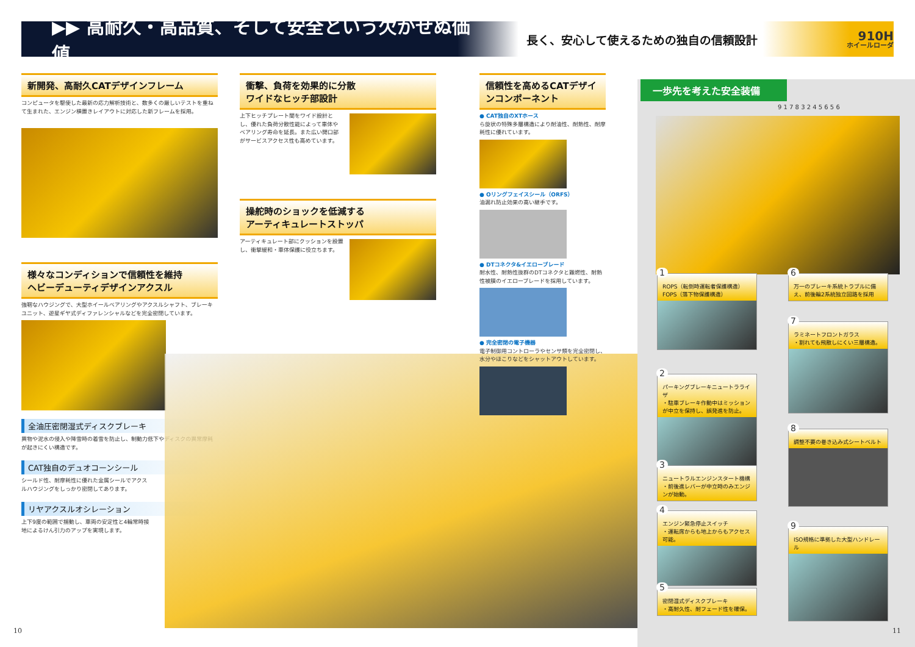▶▶ 高耐久・高品質、そして安全という欠かせぬ価値
長く、安心して使えるための独自の信頼設計
910H
ホイールローダ
新開発、高耐久CATデザインフレーム
コンピュータを駆使した最新の応力解析技術と、数多くの厳しいテストを重ねて生まれた、エンジン横置きレイアウトに対応した新フレームを採用。
様々なコンディションで信頼性を維持
ヘビーデューティデザインアクスル
強靭なハウジングで、大型ホイールベアリングやアクスルシャフト、ブレーキユニット、遊星ギヤ式ディファレンシャルなどを完全密閉しています。
全油圧密閉湿式ディスクブレーキ
異物や泥水の侵入や降雪時の着雪を防止し、制動力低下やディスクの異常摩耗が起きにくい構造です。
CAT独自のデュオコーンシール
シールド性、耐摩耗性に優れた金属シールでアクスルハウジングをしっかり密閉してあります。
リヤアクスルオシレーション
上下9度の範囲で揺動し、車両の安定性と4輪常時接地によるけん引力のアップを実現します。
衝撃、負荷を効果的に分散
ワイドなヒッチ部設計
上下ヒッチプレート間をワイド設計とし、優れた負荷分散性能によって車体やベアリング寿命を延長。また広い開口部がサービスアクセス性も高めています。
操舵時のショックを低減する
アーティキュレートストッパ
アーティキュレート部にクッションを設置し、衝撃緩和・車体保護に役立ちます。
信頼性を高めるCATデザインコンポーネント
● CAT独自のXTホース
ら旋状の特殊多層構造により耐油性、耐熱性、耐摩耗性に優れています。
● Oリングフェイスシール（ORFS）
油漏れ防止効果の高い継手です。
● DTコネクタ&イエローブレード
耐水性、耐熱性抜群のDTコネクタと難燃性、耐熱性被膜のイエローブレードを採用しています。
● 完全密閉の電子機器
電子制御用コントローラやセンサ類を完全密閉し、水分やほこりなどをシャットアウトしています。
一歩先を考えた安全装備
9 1 7 8 3 2 4 5 6 5 6
1
ROPS（転倒時運転者保護構造）
FOPS（落下物保護構造）
2
パーキングブレーキニュートラライザ
・駐車ブレーキ作動中はミッションが中立を保持し、誤発進を防止。
3
ニュートラルエンジンスタート機構
・前後進レバーが中立時のみエンジンが始動。
4
エンジン緊急停止スイッチ
・運転席からも地上からもアクセス可能。
5
密閉湿式ディスクブレーキ
・高耐久性、耐フェード性を確保。
6
万一のブレーキ系統トラブルに備え、前後輪2系統独立回路を採用
7
ラミネートフロントガラス
・割れても飛散しにくい三層構造。
8
調整不要の巻き込み式シートベルト
9
ISO規格に準拠した大型ハンドレール
10 11